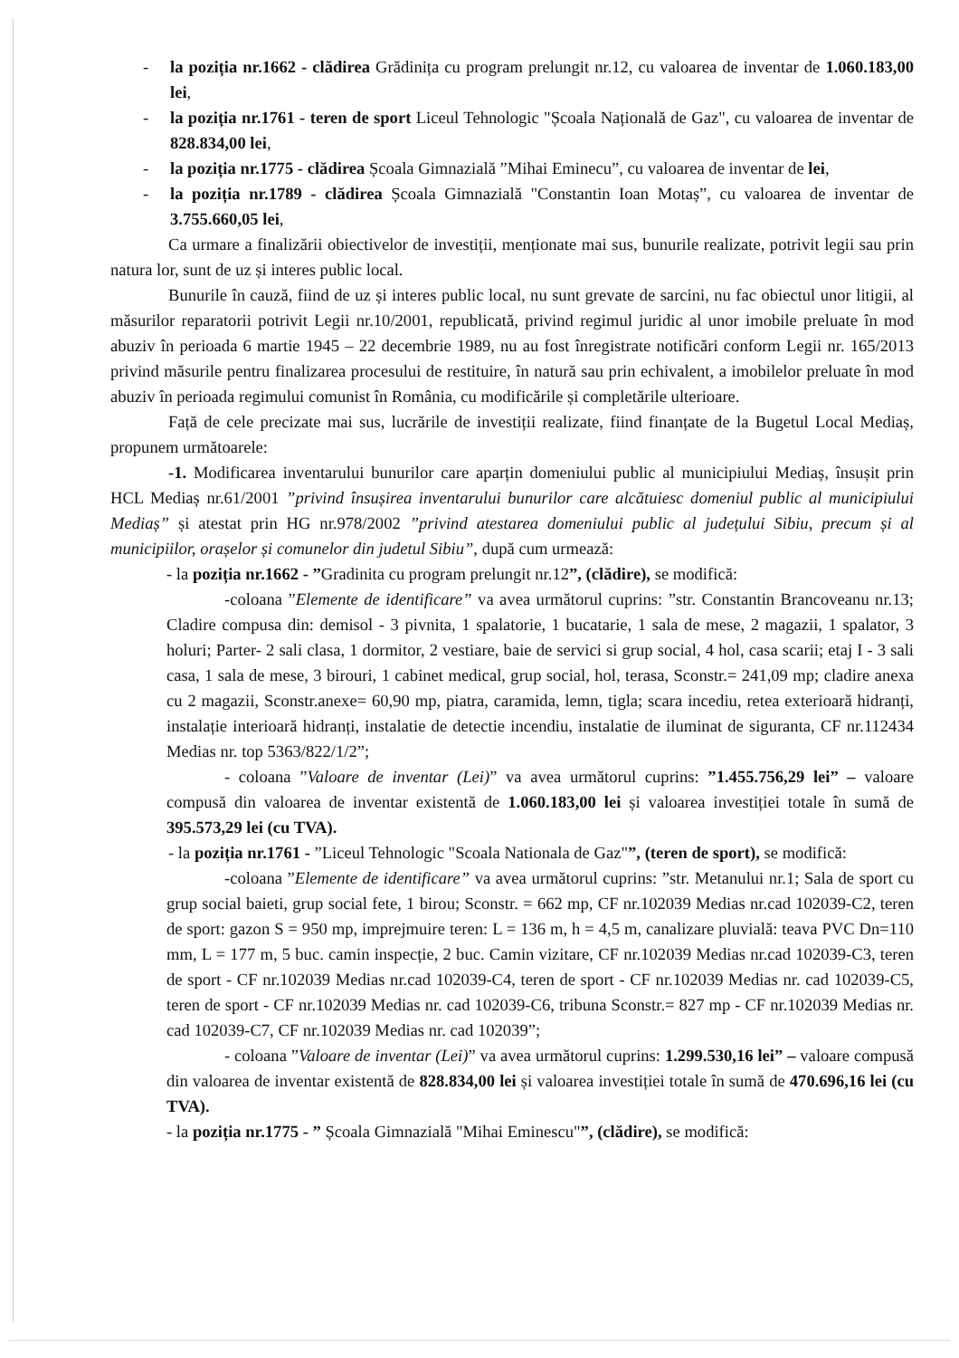- la poziția nr.1662 - clădirea Grădinița cu program prelungit nr.12, cu valoarea de inventar de 1.060.183,00 lei,
- la poziția nr.1761 - teren de sport Liceul Tehnologic "Școala Națională de Gaz", cu valoarea de inventar de 828.834,00 lei,
- la poziția nr.1775 - clădirea Școala Gimnazială ”Mihai Eminecu”, cu valoarea de inventar de lei,
- la poziția nr.1789 - clădirea Școala Gimnazială "Constantin Ioan Motaș”, cu valoarea de inventar de 3.755.660,05 lei,
Ca urmare a finalizării obiectivelor de investiții, menționate mai sus, bunurile realizate, potrivit legii sau prin natura lor, sunt de uz și interes public local.
Bunurile în cauză, fiind de uz și interes public local, nu sunt grevate de sarcini, nu fac obiectul unor litigii, al măsurilor reparatorii potrivit Legii nr.10/2001, republicată, privind regimul juridic al unor imobile preluate în mod abuziv în perioada 6 martie 1945 – 22 decembrie 1989, nu au fost înregistrate notificări conform Legii nr. 165/2013 privind măsurile pentru finalizarea procesului de restituire, în natură sau prin echivalent, a imobilelor preluate în mod abuziv în perioada regimului comunist în România, cu modificările și completările ulterioare.
Față de cele precizate mai sus, lucrările de investiții realizate, fiind finanțate de la Bugetul Local Mediaș, propunem următoarele:
-1. Modificarea inventarului bunurilor care aparțin domeniului public al municipiului Mediaș, însușit prin HCL Mediaș nr.61/2001 ”privind însușirea inventarului bunurilor care alcătuiesc domeniul public al municipiului Mediaș” și atestat prin HG nr.978/2002 ”privind atestarea domeniului public al județului Sibiu, precum și al municipiilor, orașelor și comunelor din judetul Sibiu”, după cum urmează:
- la poziția nr.1662 - ”Gradinita cu program prelungit nr.12”, (clădire), se modifică:
-coloana ”Elemente de identificare” va avea următorul cuprins: ”str. Constantin Brancoveanu nr.13; Cladire compusa din: demisol - 3 pivnita, 1 spalatorie, 1 bucatarie, 1 sala de mese, 2 magazii, 1 spalator, 3 holuri; Parter- 2 sali clasa, 1 dormitor, 2 vestiare, baie de servici si grup social, 4 hol, casa scarii; etaj I - 3 sali casa, 1 sala de mese, 3 birouri, 1 cabinet medical, grup social, hol, terasa, Sconstr.= 241,09 mp; cladire anexa cu 2 magazii, Sconstr.anexe= 60,90 mp, piatra, caramida, lemn, tigla; scara incediu, retea exterioară hidranți, instalație interioară hidranți, instalatie de detectie incendiu, instalatie de iluminat de siguranta, CF nr.112434 Medias nr. top 5363/822/1/2”;
- coloana ”Valoare de inventar (Lei)” va avea următorul cuprins: ”1.455.756,29 lei” – valoare compusă din valoarea de inventar existentă de 1.060.183,00 lei și valoarea investiției totale în sumă de 395.573,29 lei (cu TVA).
- la poziția nr.1761 - ”Liceul Tehnologic "Scoala Nationala de Gaz"”, (teren de sport), se modifică:
-coloana ”Elemente de identificare” va avea următorul cuprins: ”str. Metanului nr.1; Sala de sport cu grup social baieti, grup social fete, 1 birou; Sconstr. = 662 mp, CF nr.102039 Medias nr.cad 102039-C2, teren de sport: gazon S = 950 mp, imprejmuire teren: L = 136 m, h = 4,5 m, canalizare pluvială: teava PVC Dn=110 mm, L = 177 m, 5 buc. camin inspecție, 2 buc. Camin vizitare, CF nr.102039 Medias nr.cad 102039-C3, teren de sport - CF nr.102039 Medias nr.cad 102039-C4, teren de sport - CF nr.102039 Medias nr. cad 102039-C5, teren de sport - CF nr.102039 Medias nr. cad 102039-C6, tribuna Sconstr.= 827 mp - CF nr.102039 Medias nr. cad 102039-C7, CF nr.102039 Medias nr. cad 102039”;
- coloana ”Valoare de inventar (Lei)” va avea următorul cuprins: 1.299.530,16 lei” – valoare compusă din valoarea de inventar existentă de 828.834,00 lei și valoarea investiției totale în sumă de 470.696,16 lei (cu TVA).
- la poziția nr.1775 - ” Școala Gimnazială "Mihai Eminescu"”, (clădire), se modifică: